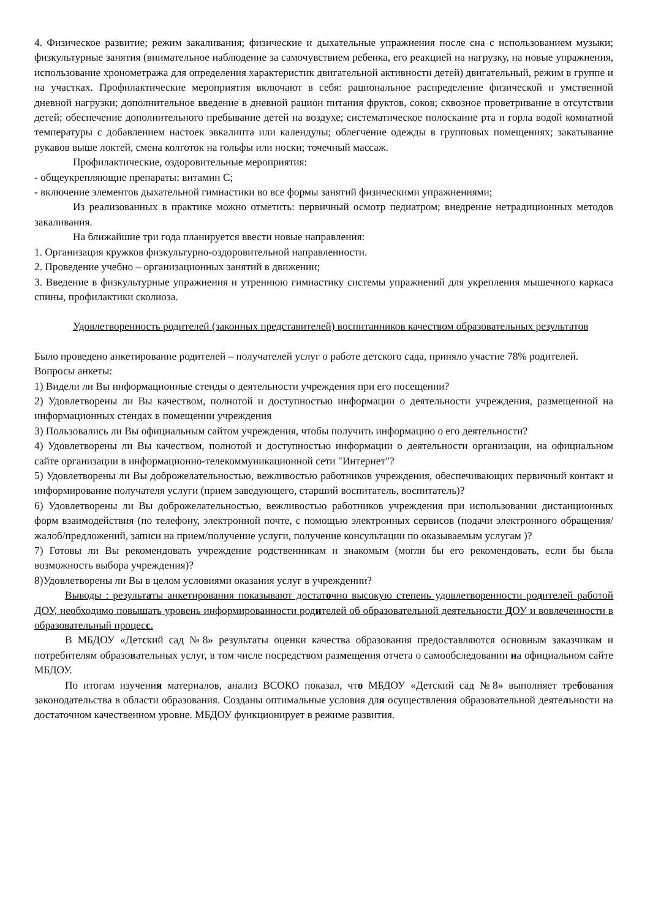4. Физическое развитие; режим закаливания; физические и дыхательные упражнения после сна с использованием музыки; физкультурные занятия (внимательное наблюдение за самочувствием ребенка, его реакцией на нагрузку, на новые упражнения, использование хронометража для определения характеристик двигательной активности детей) двигательный, режим в группе и на участках. Профилактические мероприятия включают в себя: рациональное распределение физической и умственной дневной нагрузки; дополнительное введение в дневной рацион питания фруктов, соков; сквозное проветривание в отсутствии детей; обеспечение дополнительного пребывание детей на воздухе; систематическое полоскание рта и горла водой комнатной температуры с добавлением настоек эвкалипта или календулы; облегчение одежды в групповых помещениях; закатывание рукавов выше локтей, смена колготок на гольфы или носки; точечный массаж.
Профилактические, оздоровительные мероприятия:
- общеукрепляющие препараты: витамин С;
- включение элементов дыхательной гимнастики во все формы занятий физическими упражнениями;
Из реализованных в практике можно отметить: первичный осмотр педиатром; внедрение нетрадиционных методов закаливания.
На ближайшие три года планируется ввести новые направления:
1. Организация кружков физкультурно-оздоровительной направленности.
2. Проведение учебно – организационных занятий в движении;
3. Введение в физкультурные упражнения и утреннюю гимнастику системы упражнений для укрепления мышечного каркаса спины, профилактики сколиоза.
Удовлетворенность родителей (законных представителей) воспитанников качеством образовательных результатов
Было проведено анкетирование родителей – получателей услуг о работе детского сада, приняло участие 78% родителей.
Вопросы анкеты:
1) Видели ли Вы информационные стенды о деятельности учреждения при его посещении?
2) Удовлетворены ли Вы качеством, полнотой и доступностью информации о деятельности учреждения, размещенной на информационных стендах в помещении учреждения
3) Пользовались ли Вы официальным сайтом учреждения, чтобы получить информацию о его деятельности?
4) Удовлетворены ли Вы качеством, полнотой и доступностью информации о деятельности организации, на официальном сайте организации в информационно-телекоммуникационной сети "Интернет"?
5) Удовлетворены ли Вы доброжелательностью, вежливостью работников учреждения, обеспечивающих первичный контакт и информирование получателя услуги (прием заведующего, старший воспитатель, воспитатель)?
6) Удовлетворены ли Вы доброжелательностью, вежливостью работников учреждения при использовании дистанционных форм взаимодействия (по телефону, электронной почте, с помощью электронных сервисов (подачи электронного обращения/жалоб/предложений, записи на прием/получение услуги, получение консультации по оказываемым услугам )?
7) Готовы ли Вы рекомендовать учреждение родственникам и знакомым (могли бы его рекомендовать, если бы была возможность выбора учреждения)?
8)Удовлетворены ли Вы в целом условиями оказания услуг в учреждении?
Выводы : результаты анкетирования показывают достаточно высокую степень удовлетворенности родителей работой ДОУ, необходимо повышать уровень информированности родителей об образовательной деятельности ДОУ и вовлеченности в образовательный процесс.
В МБДОУ «Детский сад №8» результаты оценки качества образования предоставляются основным заказчикам и потребителям образовательных услуг, в том числе посредством размещения отчета о самообследовании на официальном сайте МБДОУ.
По итогам изучения материалов, анализ ВСОКО показал, что МБДОУ «Детский сад №8» выполняет требования законодательства в области образования. Созданы оптимальные условия для осуществления образовательной деятельности на достаточном качественном уровне. МБДОУ функционирует в режиме развития.